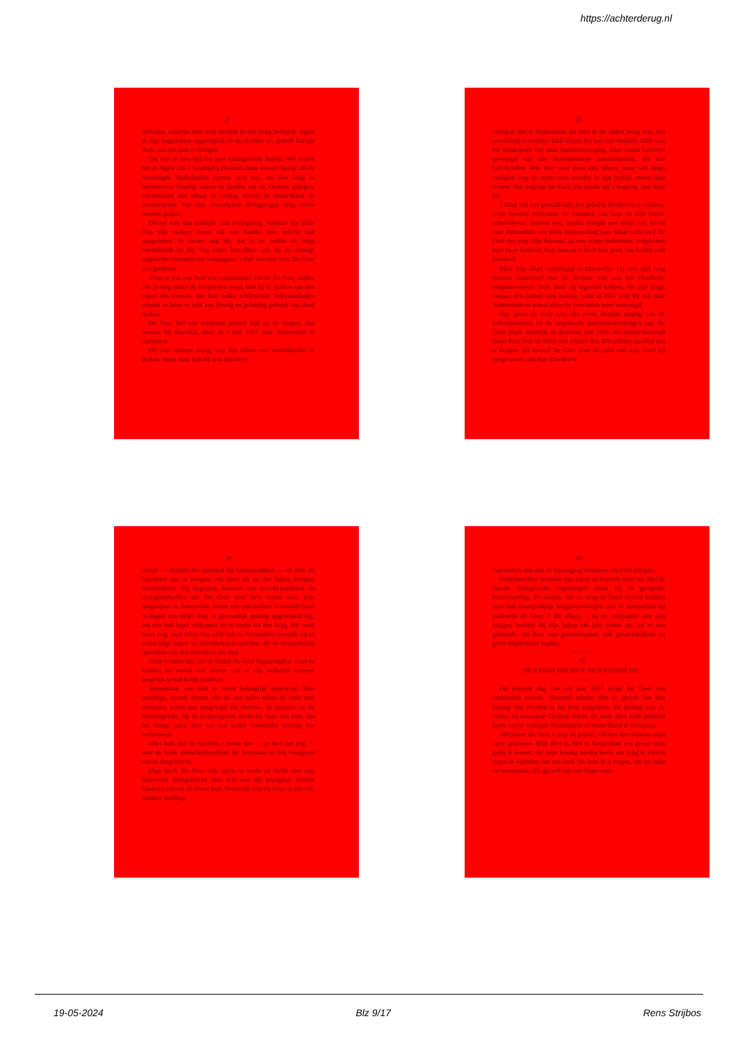https://achterderug.nl
27
artikelen, waarvan men zich destijds in den krijg bediende, lagen in zijn magazijnen opgestapeld en hij trachtte ze, geheel Europa door, aan den man te brengen.
Dat was in dien tijd een zeer winstgevende handel. Wel waren het de dagen van 't twaalfjarig Bestand, maar zoowel Spanje als de Vereenigde Nederlanden rustten zich toe, om den krijg te hernieuwen. Daarbij waren de landen om de Oostzee gelegen, voortdurend met elkaar in oorlog, terwijl in Duitschland de voorteekenen van den vreeselijken dertigjarigen krijg reeds werden gezien.
Overal was dus behoefte aan oorlogstuig. Vandaar dat Elias Trip zijn zwager dezen tak van handel zeer terecht had aangeraden. Er kwam nog bij, dat in de Indiën de krijg voortduurde en dat Trip nauw betrokken was bij de onlangs opgerichte Oostindische compagnie. 't Pad was dus voor De Geer wel geëffend.
Maar er was ook heel wat concurrentie. En dat De Geer weldra een koning onder de kooplieden werd, had hij te danken aan den zegen des Heeren, die hem zulke schitterende bekwaamheden schonk en hem er zulk een ijverig en gelukkig gebruik van deed maken.
De Geer had een zeldzaam juisten kijk op de dingen. Dat bewees hij duidelijk, door in 't jaar 1615 naar Amsterdam te verhuizen.
Hij was immers bezig, van zijn zaken een wereldhandel te maken. Maar waar kon hij zich dan beter
28
vestigen, dan te Amsterdam, dat juist in die dagen bezig was, een wereldstad te worden. Dáár klopte het hart van Holland. Dáár was het middelpunt van onze handelsbeweging. Daar waren kantoren gevestigd van alle buitenlandsche handelshuizen, die wat beteekenden. Wie mee wou doen niet alleen, maar wie langs eerlijken weg de eerste wou worden in zijn bedrijf, moest dáár wonen. Dat begreep De Geer. En zooals hij 't begreep, zoo deed hij.
't Ging wel niet gemakkelijk, het geliefde Dordrecht te verlaten, waar zooveel verwanten en vrienden van hem en zijn vrouw achterbleven. Temeer niet, omdat destijds een reisje van Dordt naar Amsterdam een heele onderneming was. Maar toch deed De Geer den stap; zijn Adriana, als een vrome huisvrouw, volgde met haar twee kinderen haar man en 't heeft hun geen van beiden ooit berouwd.
Elias Trip bleef voorloopig te Dordrecht. Hij was niet lang tevoren hertrouwd met de dochter van een der Dordtsche burgemeesteren. Toch moet hij ingezien hebben, dat zijn jonge zwager den juisten weg insloeg, want in 1617 trok hij ook naar Amsterdam en waren alzoo de verwanten weer vereenigd.
Hoe groot de roep was, die reeds destijds uitging van de bekwaamheden en de uitgebreide handelsbetrekkingen van De Geer, bleek duidelijk in datzelfde jaar 1615. De Staten-Generaal wenschten voor de vloot niet minder dan 400 stukken geschut aan te koopen. En hoewel De Geer eerst 28 jaren oud was, werd hij aangewezen, om naar Zweden te
29
reizen — destijds het ijzerland bij uitnemendheid — en daar de kanonnen aan te koopen. Hij deed dit tot der Staten hoogste tevredenheid. Zij begrepen, hoeveel een wereld-handelaar in oorlogsbehoeften als De Geer voor hen waard was. Zijn magazijnen te Amsterdam waren een onschatbare voorraadschuur in dagen van strijd, daar er gewoonlijk genoeg opgestapeld lag, om een half leger volkomen uit te rusten tot den krijg. Dit werd beter nog, toen Elias Trip zich ook te Amsterdam vestigde en er reusachtige koper- en ijzerfabrieken oprichtte, die de bewondering opwekten van alle bezoekers der stad.
Geen wonder dus, dat de Staten De Geer begunstigden, waar ze konden en vooral den invoer van al zijn artikelen zooveel mogelijk gemakkelijk maakten.
Amsterdam was kort te voren belangrijk uitgebreid. Drie prachtige, breede straten, die als een halve maan de oude stad omsloten, waren pas aangelegd: De Heeren-, de Keizers- en de Prinsengracht. Op de Keizersgracht kocht De Geer een huis, dat hij eenige jaren later tot een schier vorstelijke woning liet verbouwen.
»Het huis met de hoofden,« heette het — en heet het nog — naar de beide menschenhoofden, die bovenaan in den voorgevel waren aangebracht.
Daar heeft De Geer vele jaren in vrede en liefde met zijn huisvrouw doorgebracht. Hun echt was rijk gezegend. Zestien kinderen schonk de Heere hun. Vromelijk zou De Geer er dan ook nimmer melding
30
van maken, dan met de bijvoeging: kinderen, die God mij gaf.«
Ondertusschen breidden zijn zaken zich steeds meer uit. Met de meeste Europeesche regeeringen stond hij in geregelde briefwisseling. Ze wisten, dat ze nergens beter terecht konden voor hun menigvuldige krijgstoerustingen, dan te Amsterdam bij Lodewijk de Geer. 't Zij alleen, 't zij in compagnie met zijn zwager, breidde hij zijn zaken elk jaar verder uit, tot er iets gebeurde, dat hem van grootkoopman ook groot-fabrikant en groot-landbezitter maakte.
———
IV.
DE ZAKEN BREIDEN ZICH STEEDS UIT.
——
Op zekeren dag van het jaar 1617 krijgt De Geer een aanzienlijk bezoek. Niemand minder dan de gezant van den koning van Zweden is bij hem toegelaten. De koning was de vrome en beroemde Gustaaf Adolf; de man, dien God gebruikt heeft, om de vertrapte Protestanten in Duitschland te verlossen.
»Mijnheer De Geer,« zegt de gezant, »ik ben hier namens mijn vorst gekomen. Mijn doel is, hier te Amsterdam een groote som gelds te leenen, die mijn koning noodig heeft, om krijg te voeren tegen de vijanden van ons land. Nu kom ik u vragen, om uw hulp en voorspraak. Als gij zelf met een flinke som
19-05-2024 Blz 9/17 Rens Strijbos